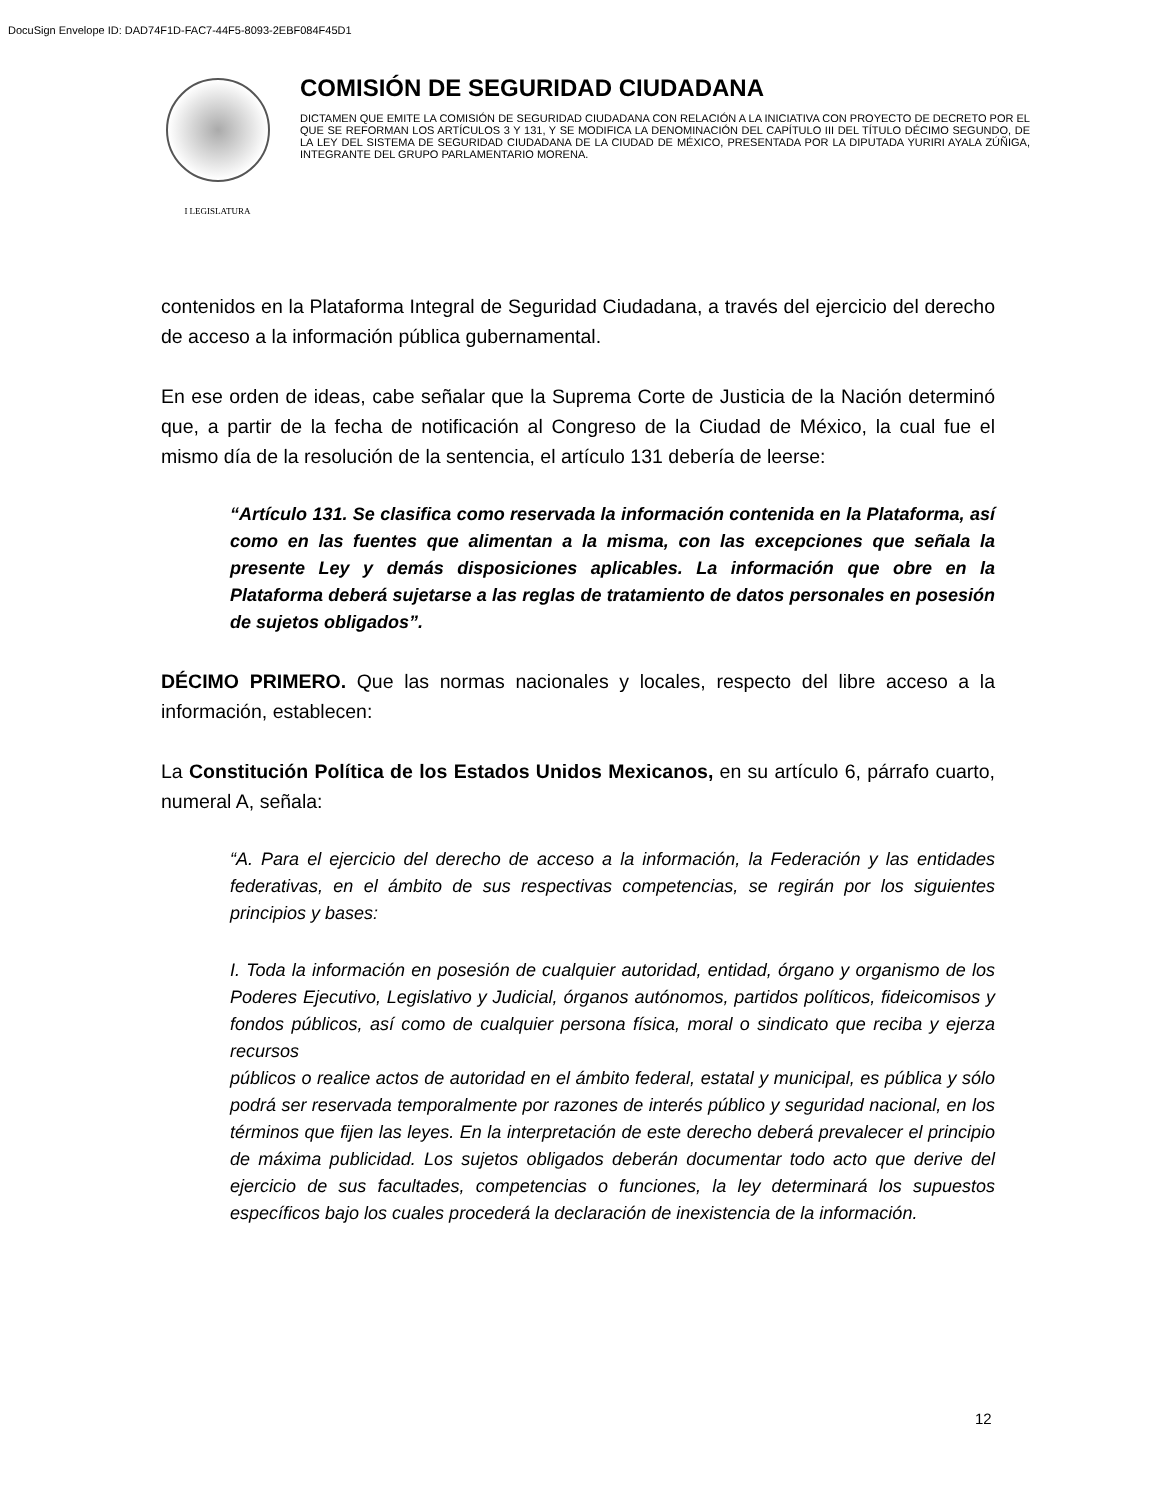DocuSign Envelope ID: DAD74F1D-FAC7-44F5-8093-2EBF084F45D1
I LEGISLATURA
COMISIÓN DE SEGURIDAD CIUDADANA
DICTAMEN QUE EMITE LA COMISIÓN DE SEGURIDAD CIUDADANA CON RELACIÓN A LA INICIATIVA CON PROYECTO DE DECRETO POR EL QUE SE REFORMAN LOS ARTÍCULOS 3 Y 131, Y SE MODIFICA LA DENOMINACIÓN DEL CAPÍTULO III DEL TÍTULO DÉCIMO SEGUNDO, DE LA LEY DEL SISTEMA DE SEGURIDAD CIUDADANA DE LA CIUDAD DE MÉXICO, PRESENTADA POR LA DIPUTADA YURIRI AYALA ZÚÑIGA, INTEGRANTE DEL GRUPO PARLAMENTARIO MORENA.
contenidos en la Plataforma Integral de Seguridad Ciudadana, a través del ejercicio del derecho de acceso a la información pública gubernamental.
En ese orden de ideas, cabe señalar que la Suprema Corte de Justicia de la Nación determinó que, a partir de la fecha de notificación al Congreso de la Ciudad de México, la cual fue el mismo día de la resolución de la sentencia, el artículo 131 debería de leerse:
“Artículo 131. Se clasifica como reservada la información contenida en la Plataforma, así como en las fuentes que alimentan a la misma, con las excepciones que señala la presente Ley y demás disposiciones aplicables. La información que obre en la Plataforma deberá sujetarse a las reglas de tratamiento de datos personales en posesión de sujetos obligados”.
DÉCIMO PRIMERO. Que las normas nacionales y locales, respecto del libre acceso a la información, establecen:
La Constitución Política de los Estados Unidos Mexicanos, en su artículo 6, párrafo cuarto, numeral A, señala:
“A. Para el ejercicio del derecho de acceso a la información, la Federación y las entidades federativas, en el ámbito de sus respectivas competencias, se regirán por los siguientes principios y bases:
I. Toda la información en posesión de cualquier autoridad, entidad, órgano y organismo de los Poderes Ejecutivo, Legislativo y Judicial, órganos autónomos, partidos políticos, fideicomisos y fondos públicos, así como de cualquier persona física, moral o sindicato que reciba y ejerza recursos
públicos o realice actos de autoridad en el ámbito federal, estatal y municipal, es pública y sólo podrá ser reservada temporalmente por razones de interés público y seguridad nacional, en los términos que fijen las leyes. En la interpretación de este derecho deberá prevalecer el principio de máxima publicidad. Los sujetos obligados deberán documentar todo acto que derive del ejercicio de sus facultades, competencias o funciones, la ley determinará los supuestos específicos bajo los cuales procederá la declaración de inexistencia de la información.
12